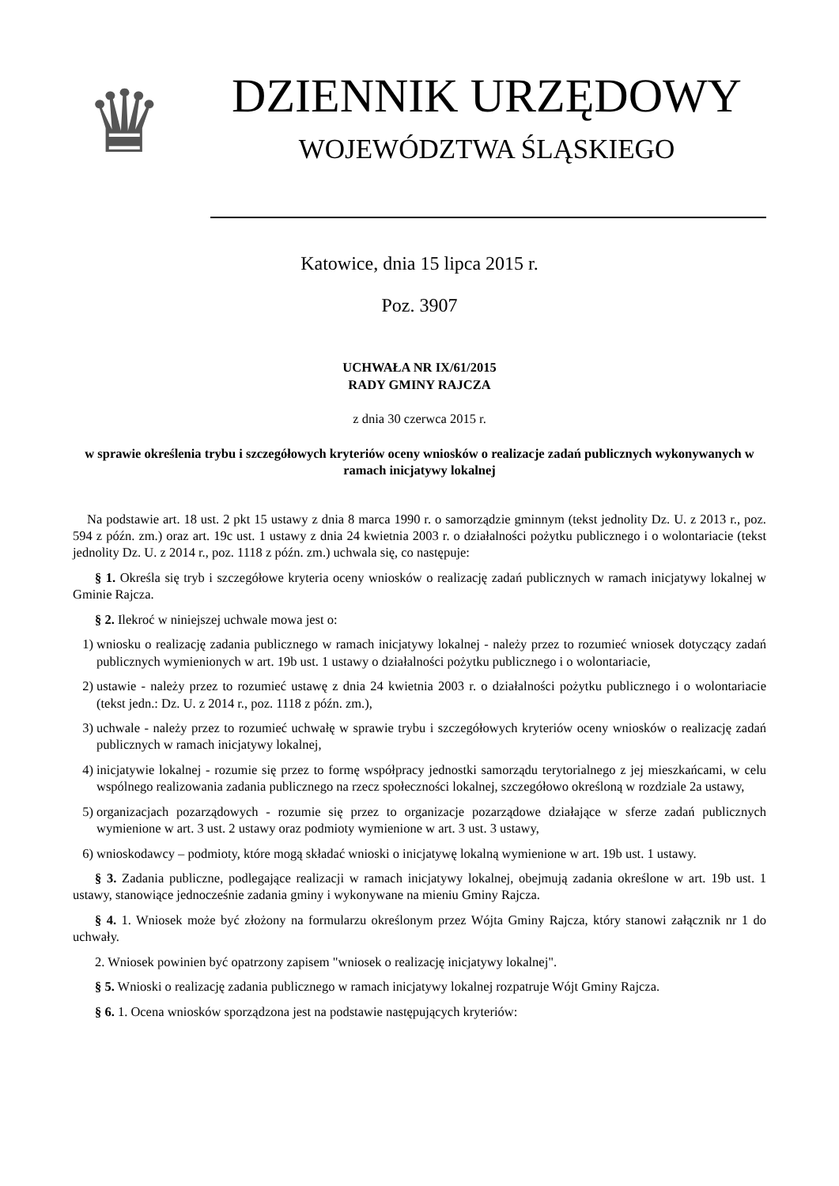♛
DZIENNIK URZĘDOWY
WOJEWÓDZTWA ŚLĄSKIEGO
Katowice, dnia 15 lipca 2015 r.
Poz. 3907
UCHWAŁA NR IX/61/2015
RADY GMINY RAJCZA
z dnia 30 czerwca 2015 r.
w sprawie określenia trybu i szczegółowych kryteriów oceny wniosków o realizacje zadań publicznych wykonywanych w ramach inicjatywy lokalnej
Na podstawie art. 18 ust. 2 pkt 15 ustawy z dnia 8 marca 1990 r. o samorządzie gminnym (tekst jednolity Dz. U. z 2013 r., poz. 594 z późn. zm.) oraz art. 19c ust. 1 ustawy z dnia 24 kwietnia 2003 r. o działalności pożytku publicznego i o wolontariacie (tekst jednolity Dz. U. z 2014 r., poz. 1118 z późn. zm.) uchwala się, co następuje:
§ 1. Określa się tryb i szczegółowe kryteria oceny wniosków o realizację zadań publicznych w ramach inicjatywy lokalnej w Gminie Rajcza.
§ 2. Ilekroć w niniejszej uchwale mowa jest o:
1) wniosku o realizację zadania publicznego w ramach inicjatywy lokalnej - należy przez to rozumieć wniosek dotyczący zadań publicznych wymienionych w art. 19b ust. 1 ustawy o działalności pożytku publicznego i o wolontariacie,
2) ustawie - należy przez to rozumieć ustawę z dnia 24 kwietnia 2003 r. o działalności pożytku publicznego i o wolontariacie (tekst jedn.: Dz. U. z 2014 r., poz. 1118 z późn. zm.),
3) uchwale - należy przez to rozumieć uchwałę w sprawie trybu i szczegółowych kryteriów oceny wniosków o realizację zadań publicznych w ramach inicjatywy lokalnej,
4) inicjatywie lokalnej - rozumie się przez to formę współpracy jednostki samorządu terytorialnego z jej mieszkańcami, w celu wspólnego realizowania zadania publicznego na rzecz społeczności lokalnej, szczegółowo określoną w rozdziale 2a ustawy,
5) organizacjach pozarządowych - rozumie się przez to organizacje pozarządowe działające w sferze zadań publicznych wymienione w art. 3 ust. 2 ustawy oraz podmioty wymienione w art. 3 ust. 3 ustawy,
6) wnioskodawcy – podmioty, które mogą składać wnioski o inicjatywę lokalną wymienione w art. 19b ust. 1 ustawy.
§ 3. Zadania publiczne, podlegające realizacji w ramach inicjatywy lokalnej, obejmują zadania określone w art. 19b ust. 1 ustawy, stanowiące jednocześnie zadania gminy i wykonywane na mieniu Gminy Rajcza.
§ 4. 1. Wniosek może być złożony na formularzu określonym przez Wójta Gminy Rajcza, który stanowi załącznik nr 1 do uchwały.
2. Wniosek powinien być opatrzony zapisem "wniosek o realizację inicjatywy lokalnej".
§ 5. Wnioski o realizację zadania publicznego w ramach inicjatywy lokalnej rozpatruje Wójt Gminy Rajcza.
§ 6. 1. Ocena wniosków sporządzona jest na podstawie następujących kryteriów: